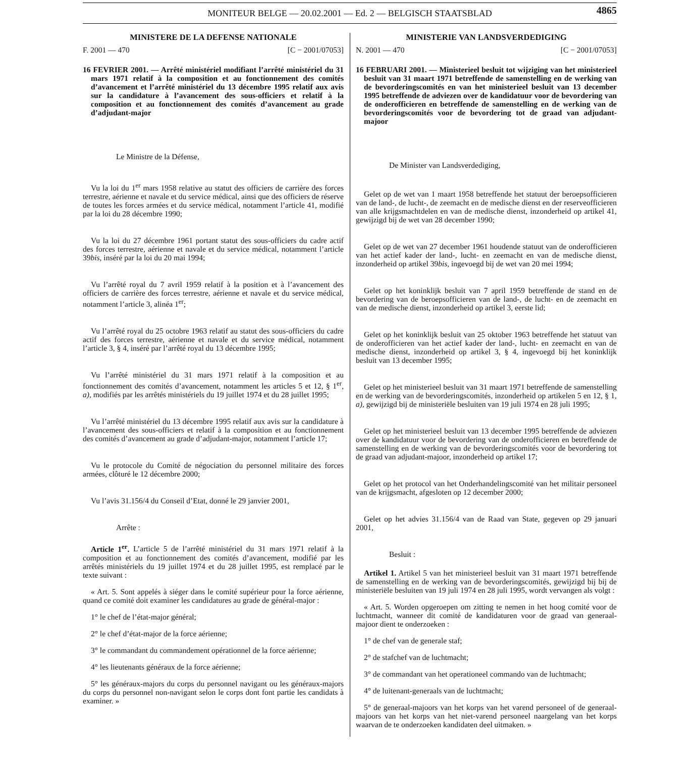MONITEUR BELGE — 20.02.2001 — Ed. 2 — BELGISCH STAATSBLAD 4865
MINISTERE DE LA DEFENSE NATIONALE
F. 2001 — 470 [C − 2001/07053]
16 FEVRIER 2001. — Arrêté ministériel modifiant l’arrêté ministériel du 31 mars 1971 relatif à la composition et au fonctionnement des comités d’avancement et l’arrêté ministériel du 13 décembre 1995 relatif aux avis sur la candidature à l’avancement des sous-officiers et relatif à la composition et au fonctionnement des comités d’avancement au grade d’adjudant-major
Le Ministre de la Défense,
Vu la loi du 1<sup>er</sup> mars 1958 relative au statut des officiers de carrière des forces terrestre, aérienne et navale et du service médical, ainsi que des officiers de réserve de toutes les forces armées et du service médical, notamment l’article 41, modifié par la loi du 28 décembre 1990;
Vu la loi du 27 décembre 1961 portant statut des sous-officiers du cadre actif des forces terrestre, aérienne et navale et du service médical, notamment l’article 39bis, inséré par la loi du 20 mai 1994;
Vu l’arrêté royal du 7 avril 1959 relatif à la position et à l’avancement des officiers de carrière des forces terrestre, aérienne et navale et du service médical, notamment l’article 3, alinéa 1<sup>er</sup>;
Vu l’arrêté royal du 25 octobre 1963 relatif au statut des sous-officiers du cadre actif des forces terrestre, aérienne et navale et du service médical, notamment l’article 3, § 4, inséré par l’arrêté royal du 13 décembre 1995;
Vu l’arrêté ministériel du 31 mars 1971 relatif à la composition et au fonctionnement des comités d’avancement, notamment les articles 5 et 12, § 1<sup>er</sup>, a), modifiés par les arrêtés ministériels du 19 juillet 1974 et du 28 juillet 1995;
Vu l’arrêté ministériel du 13 décembre 1995 relatif aux avis sur la candidature à l’avancement des sous-officiers et relatif à la composition et au fonctionnement des comités d’avancement au grade d’adjudant-major, notamment l’article 17;
Vu le protocole du Comité de négociation du personnel militaire des forces armées, clôturé le 12 décembre 2000;
Vu l’avis 31.156/4 du Conseil d’Etat, donné le 29 janvier 2001,
Arrête :
Article 1<sup>er</sup>. L’article 5 de l’arrêté ministériel du 31 mars 1971 relatif à la composition et au fonctionnement des comités d’avancement, modifié par les arrêtés ministériels du 19 juillet 1974 et du 28 juillet 1995, est remplacé par le texte suivant :
« Art. 5. Sont appelés à siéger dans le comité supérieur pour la force aérienne, quand ce comité doit examiner les candidatures au grade de général-major :
1° le chef de l’état-major général;
2° le chef d’état-major de la force aérienne;
3° le commandant du commandement opérationnel de la force aérienne;
4° les lieutenants généraux de la force aérienne;
5° les généraux-majors du corps du personnel navigant ou les généraux-majors du corps du personnel non-navigant selon le corps dont font partie les candidats à examiner. »
MINISTERIE VAN LANDSVERDEDIGING
N. 2001 — 470 [C − 2001/07053]
16 FEBRUARI 2001. — Ministerieel besluit tot wijziging van het ministerieel besluit van 31 maart 1971 betreffende de samenstelling en de werking van de bevorderingscomités en van het ministerieel besluit van 13 december 1995 betreffende de adviezen over de kandidatuur voor de bevordering van de onderofficieren en betreffende de samenstelling en de werking van de bevorderingscomités voor de bevordering tot de graad van adjudant-majoor
De Minister van Landsverdediging,
Gelet op de wet van 1 maart 1958 betreffende het statuut der beroepsofficieren van de land-, de lucht-, de zeemacht en de medische dienst en der reserveofficieren van alle krijgsmachtdelen en van de medische dienst, inzonderheid op artikel 41, gewijzigd bij de wet van 28 december 1990;
Gelet op de wet van 27 december 1961 houdende statuut van de onderofficieren van het actief kader der land-, lucht- en zeemacht en van de medische dienst, inzonderheid op artikel 39bis, ingevoegd bij de wet van 20 mei 1994;
Gelet op het koninklijk besluit van 7 april 1959 betreffende de stand en de bevordering van de beroepsofficieren van de land-, de lucht- en de zeemacht en van de medische dienst, inzonderheid op artikel 3, eerste lid;
Gelet op het koninklijk besluit van 25 oktober 1963 betreffende het statuut van de onderofficieren van het actief kader der land-, lucht- en zeemacht en van de medische dienst, inzonderheid op artikel 3, § 4, ingevoegd bij het koninklijk besluit van 13 december 1995;
Gelet op het ministerieel besluit van 31 maart 1971 betreffende de samenstelling en de werking van de bevorderingscomités, inzonderheid op artikelen 5 en 12, § 1, a), gewijzigd bij de ministeriële besluiten van 19 juli 1974 en 28 juli 1995;
Gelet op het ministerieel besluit van 13 december 1995 betreffende de adviezen over de kandidatuur voor de bevordering van de onderofficieren en betreffende de samenstelling en de werking van de bevorderingscomités voor de bevordering tot de graad van adjudant-majoor, inzonderheid op artikel 17;
Gelet op het protocol van het Onderhandelingscomité van het militair personeel van de krijgsmacht, afgesloten op 12 december 2000;
Gelet op het advies 31.156/4 van de Raad van State, gegeven op 29 januari 2001,
Besluit :
Artikel 1. Artikel 5 van het ministerieel besluit van 31 maart 1971 betreffende de samenstelling en de werking van de bevorderingscomités, gewijzigd bij bij de ministeriële besluiten van 19 juli 1974 en 28 juli 1995, wordt vervangen als volgt :
« Art. 5. Worden opgeroepen om zitting te nemen in het hoog comité voor de luchtmacht, wanneer dit comité de kandidaturen voor de graad van generaal-majoor dient te onderzoeken :
1° de chef van de generale staf;
2° de stafchef van de luchtmacht;
3° de commandant van het operationeel commando van de luchtmacht;
4° de luitenant-generaals van de luchtmacht;
5° de generaal-majoors van het korps van het varend personeel of de generaal-majoors van het korps van het niet-varend personeel naargelang van het korps waarvan de te onderzoeken kandidaten deel uitmaken. »